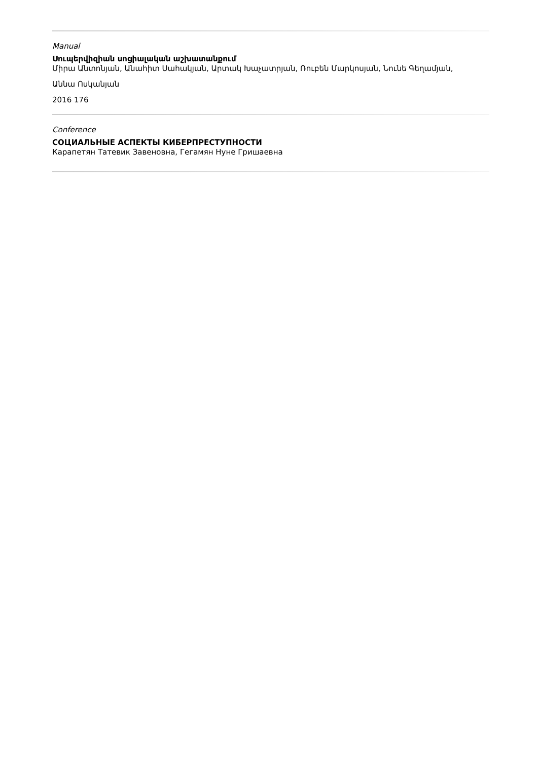Manual
Սուպերվիզիան սոցիալական աշխատանքում
Միրա Անտոնյան, Անահիտ Սահակյան, Արտակ Խաչատրյան, Ռուբեն Մարկոսյան, Նունե Գեղամյան,
Աննա Ոսկանյան
2016 176
Conference
СОЦИАЛЬНЫЕ АСПЕКТЫ КИБЕРПРЕСТУПНОСТИ
Карапетян Татевик Завеновна, Гегамян Нуне Гришаевна